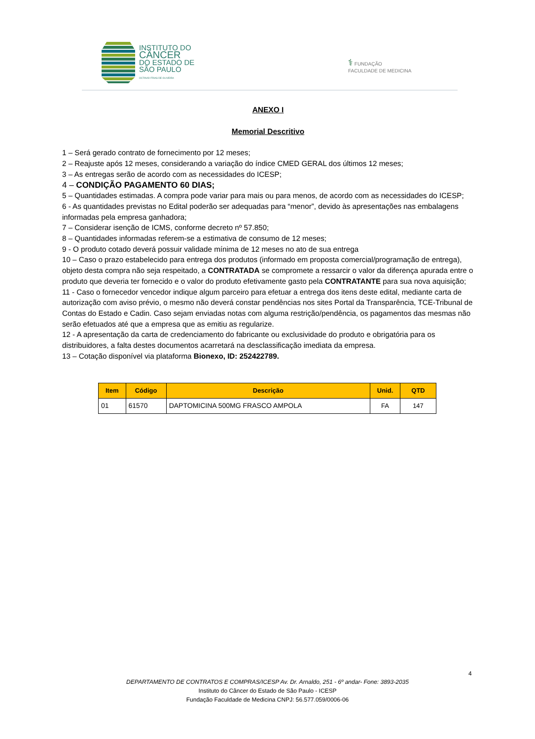INSTITUTO DO
CÂNCER
DO ESTADO DE
SÃO PAULO
OCTAVIO FRIAS DE OLIVEIRA
⚕ FUNDAÇÃO
FACULDADE DE MEDICINA
ANEXO I
Memorial Descritivo
1 – Será gerado contrato de fornecimento por 12 meses;
2 – Reajuste após 12 meses, considerando a variação do índice CMED GERAL dos últimos 12 meses;
3 – As entregas serão de acordo com as necessidades do ICESP;
4 – CONDIÇÃO PAGAMENTO 60 DIAS;
5 – Quantidades estimadas. A compra pode variar para mais ou para menos, de acordo com as necessidades do ICESP;
6 - As quantidades previstas no Edital poderão ser adequadas para “menor”, devido às apresentações nas embalagens informadas pela empresa ganhadora;
7 – Considerar isenção de ICMS, conforme decreto nº 57.850;
8 – Quantidades informadas referem-se a estimativa de consumo de 12 meses;
9 - O produto cotado deverá possuir validade mínima de 12 meses no ato de sua entrega
10 – Caso o prazo estabelecido para entrega dos produtos (informado em proposta comercial/programação de entrega), objeto desta compra não seja respeitado, a CONTRATADA se compromete a ressarcir o valor da diferença apurada entre o produto que deveria ter fornecido e o valor do produto efetivamente gasto pela CONTRATANTE para sua nova aquisição;
11 - Caso o fornecedor vencedor indique algum parceiro para efetuar a entrega dos itens deste edital, mediante carta de autorização com aviso prévio, o mesmo não deverá constar pendências nos sites Portal da Transparência, TCE-Tribunal de Contas do Estado e Cadin. Caso sejam enviadas notas com alguma restrição/pendência, os pagamentos das mesmas não serão efetuados até que a empresa que as emitiu as regularize.
12 - A apresentação da carta de credenciamento do fabricante ou exclusividade do produto e obrigatória para os distribuidores, a falta destes documentos acarretará na desclassificação imediata da empresa.
13 – Cotação disponível via plataforma Bionexo, ID: 252422789.
| Item | Código | Descrição | Unid. | QTD |
| --- | --- | --- | --- | --- |
| 01 | 61570 | DAPTOMICINA 500MG FRASCO AMPOLA | FA | 147 |
4
DEPARTAMENTO DE CONTRATOS E COMPRAS/ICESP Av. Dr. Arnaldo, 251 - 6º andar- Fone: 3893-2035
Instituto do Câncer do Estado de São Paulo - ICESP
Fundação Faculdade de Medicina CNPJ: 56.577.059/0006-06